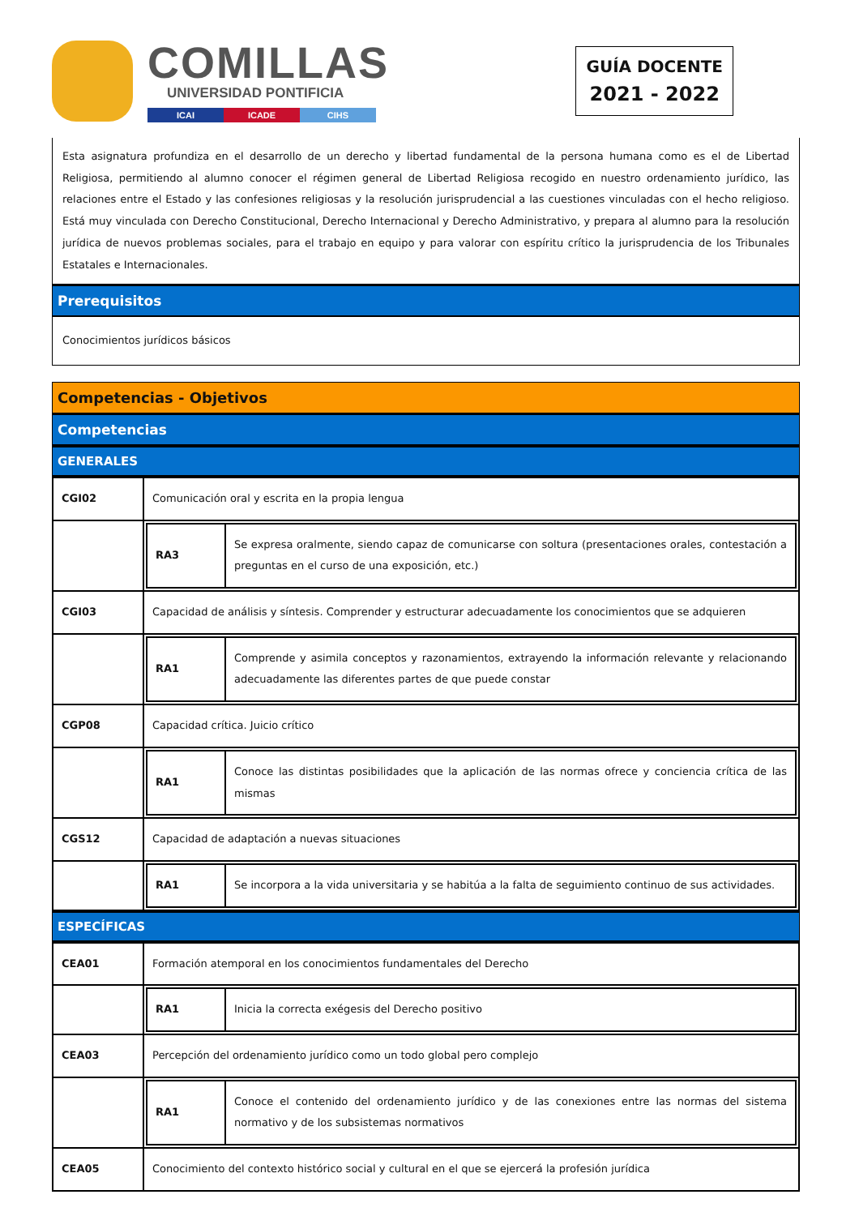COMILLAS
UNIVERSIDAD PONTIFICIA
ICAI ICADE CIHS
GUÍA DOCENTE
2021 - 2022
Esta asignatura profundiza en el desarrollo de un derecho y libertad fundamental de la persona humana como es el de Libertad Religiosa, permitiendo al alumno conocer el régimen general de Libertad Religiosa recogido en nuestro ordenamiento jurídico, las relaciones entre el Estado y las confesiones religiosas y la resolución jurisprudencial a las cuestiones vinculadas con el hecho religioso. Está muy vinculada con Derecho Constitucional, Derecho Internacional y Derecho Administrativo, y prepara al alumno para la resolución jurídica de nuevos problemas sociales, para el trabajo en equipo y para valorar con espíritu crítico la jurisprudencia de los Tribunales Estatales e Internacionales.
Prerequisitos
Conocimientos jurídicos básicos
Competencias - Objetivos
Competencias
GENERALES
| CGI02 | Comunicación oral y escrita en la propia lengua |
| | / RA3 / Se expresa oralmente, siendo capaz de comunicarse con soltura (presentaciones orales, contestación a preguntas en el curso de una exposición, etc.) / |
| CGI03 | Capacidad de análisis y síntesis. Comprender y estructurar adecuadamente los conocimientos que se adquieren |
| | / RA1 / Comprende y asimila conceptos y razonamientos, extrayendo la información relevante y relacionando adecuadamente las diferentes partes de que puede constar / |
| CGP08 | Capacidad crítica. Juicio crítico |
| | / RA1 / Conoce las distintas posibilidades que la aplicación de las normas ofrece y conciencia crítica de las mismas / |
| CGS12 | Capacidad de adaptación a nuevas situaciones |
| | / RA1 / Se incorpora a la vida universitaria y se habitúa a la falta de seguimiento continuo de sus actividades. / |
ESPECÍFICAS
| CEA01 | Formación atemporal en los conocimientos fundamentales del Derecho |
| | / RA1 / Inicia la correcta exégesis del Derecho positivo / |
| CEA03 | Percepción del ordenamiento jurídico como un todo global pero complejo |
| | / RA1 / Conoce el contenido del ordenamiento jurídico y de las conexiones entre las normas del sistema normativo y de los subsistemas normativos / |
| CEA05 | Conocimiento del contexto histórico social y cultural en el que se ejercerá la profesión jurídica |